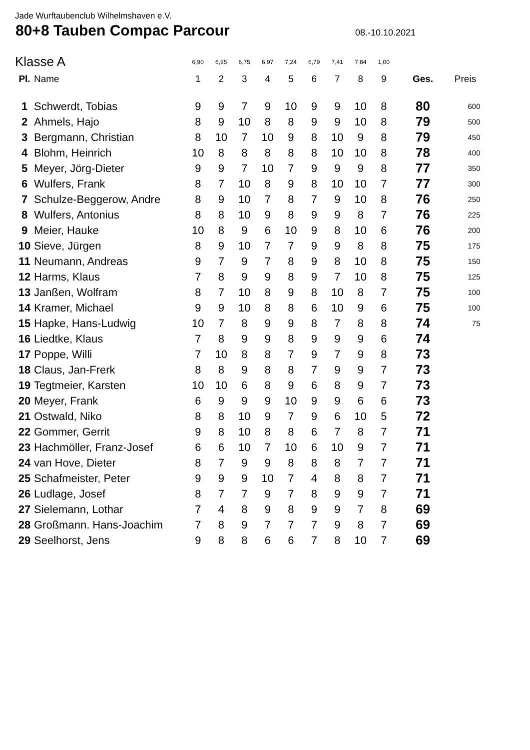Jade Wurftaubenclub Wilhelmshaven e.V.
80+8 Tauben Compac Parcour
08.-10.10.2021
| Klasse A | | 6,90 | 6,95 | 6,75 | 6,97 | 7,24 | 6,79 | 7,41 | 7,84 | 1,00 | | |
| --- | --- | --- | --- | --- | --- | --- | --- | --- | --- | --- | --- | --- |
| Pl. | Name | 1 | 2 | 3 | 4 | 5 | 6 | 7 | 8 | 9 | Ges. | Preis |
| 1 | Schwerdt, Tobias | 9 | 9 | 7 | 9 | 10 | 9 | 9 | 10 | 8 | 80 | 600 |
| 2 | Ahmels, Hajo | 8 | 9 | 10 | 8 | 8 | 9 | 9 | 10 | 8 | 79 | 500 |
| 3 | Bergmann, Christian | 8 | 10 | 7 | 10 | 9 | 8 | 10 | 9 | 8 | 79 | 450 |
| 4 | Blohm, Heinrich | 10 | 8 | 8 | 8 | 8 | 8 | 10 | 10 | 8 | 78 | 400 |
| 5 | Meyer, Jörg-Dieter | 9 | 9 | 7 | 10 | 7 | 9 | 9 | 9 | 8 | 77 | 350 |
| 6 | Wulfers, Frank | 8 | 7 | 10 | 8 | 9 | 8 | 10 | 10 | 7 | 77 | 300 |
| 7 | Schulze-Beggerow, Andre | 8 | 9 | 10 | 7 | 8 | 7 | 9 | 10 | 8 | 76 | 250 |
| 8 | Wulfers, Antonius | 8 | 8 | 10 | 9 | 8 | 9 | 9 | 8 | 7 | 76 | 225 |
| 9 | Meier, Hauke | 10 | 8 | 9 | 6 | 10 | 9 | 8 | 10 | 6 | 76 | 200 |
| 10 | Sieve, Jürgen | 8 | 9 | 10 | 7 | 7 | 9 | 9 | 8 | 8 | 75 | 175 |
| 11 | Neumann, Andreas | 9 | 7 | 9 | 7 | 8 | 9 | 8 | 10 | 8 | 75 | 150 |
| 12 | Harms, Klaus | 7 | 8 | 9 | 9 | 8 | 9 | 7 | 10 | 8 | 75 | 125 |
| 13 | Janßen, Wolfram | 8 | 7 | 10 | 8 | 9 | 8 | 10 | 8 | 7 | 75 | 100 |
| 14 | Kramer, Michael | 9 | 9 | 10 | 8 | 8 | 6 | 10 | 9 | 6 | 75 | 100 |
| 15 | Hapke, Hans-Ludwig | 10 | 7 | 8 | 9 | 9 | 8 | 7 | 8 | 8 | 74 | 75 |
| 16 | Liedtke, Klaus | 7 | 8 | 9 | 9 | 8 | 9 | 9 | 9 | 6 | 74 | |
| 17 | Poppe, Willi | 7 | 10 | 8 | 8 | 7 | 9 | 7 | 9 | 8 | 73 | |
| 18 | Claus, Jan-Frerk | 8 | 8 | 9 | 8 | 8 | 7 | 9 | 9 | 7 | 73 | |
| 19 | Tegtmeier, Karsten | 10 | 10 | 6 | 8 | 9 | 6 | 8 | 9 | 7 | 73 | |
| 20 | Meyer, Frank | 6 | 9 | 9 | 9 | 10 | 9 | 9 | 6 | 6 | 73 | |
| 21 | Ostwald, Niko | 8 | 8 | 10 | 9 | 7 | 9 | 6 | 10 | 5 | 72 | |
| 22 | Gommer, Gerrit | 9 | 8 | 10 | 8 | 8 | 6 | 7 | 8 | 7 | 71 | |
| 23 | Hachmöller, Franz-Josef | 6 | 6 | 10 | 7 | 10 | 6 | 10 | 9 | 7 | 71 | |
| 24 | van Hove, Dieter | 8 | 7 | 9 | 9 | 8 | 8 | 8 | 7 | 7 | 71 | |
| 25 | Schafmeister, Peter | 9 | 9 | 9 | 10 | 7 | 4 | 8 | 8 | 7 | 71 | |
| 26 | Ludlage, Josef | 8 | 7 | 7 | 9 | 7 | 8 | 9 | 9 | 7 | 71 | |
| 27 | Sielemann, Lothar | 7 | 4 | 8 | 9 | 8 | 9 | 9 | 7 | 8 | 69 | |
| 28 | Großmann. Hans-Joachim | 7 | 8 | 9 | 7 | 7 | 7 | 9 | 8 | 7 | 69 | |
| 29 | Seelhorst, Jens | 9 | 8 | 8 | 6 | 6 | 7 | 8 | 10 | 7 | 69 | |